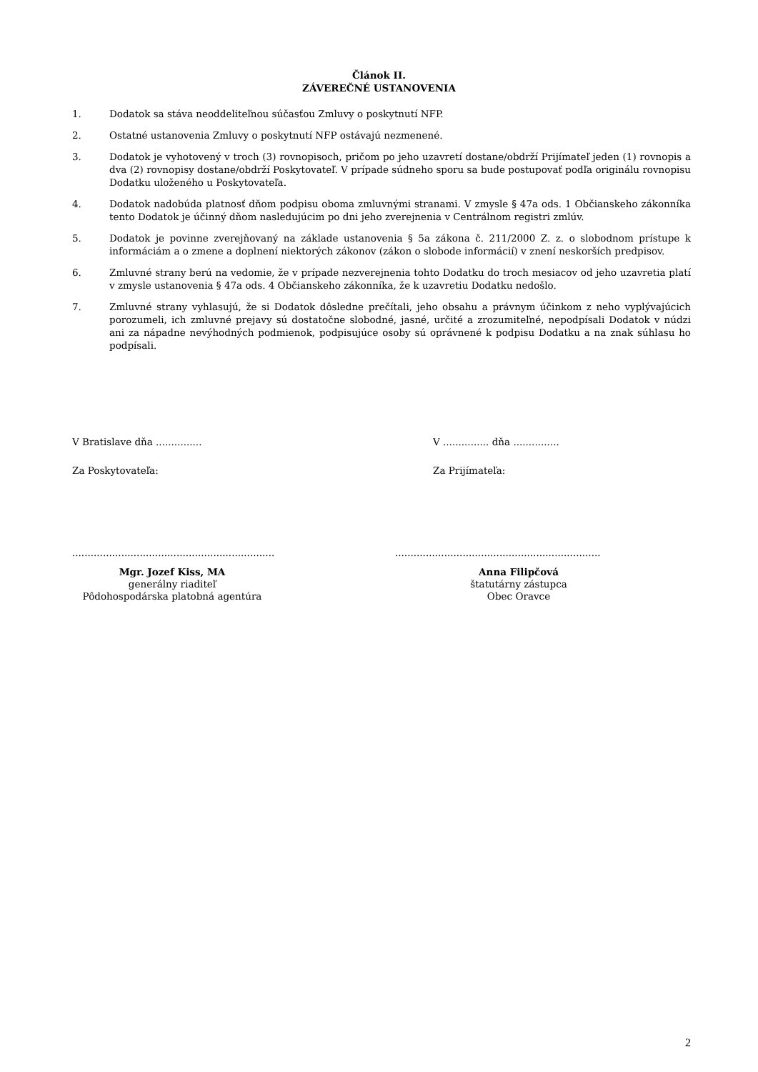Článok II.
ZÁVEREČNÉ USTANOVENIA
1. Dodatok sa stáva neoddeliteľnou súčasťou Zmluvy o poskytnutí NFP.
2. Ostatné ustanovenia Zmluvy o poskytnutí NFP ostávajú nezmenené.
3. Dodatok je vyhotovený v troch (3) rovnopisoch, pričom po jeho uzavretí dostane/obdrží Prijímateľ jeden (1) rovnopis a dva (2) rovnopisy dostane/obdrží Poskytovateľ. V prípade súdneho sporu sa bude postupovať podľa originálu rovnopisu Dodatku uloženého u Poskytovateľa.
4. Dodatok nadobúda platnosť dňom podpisu oboma zmluvnými stranami. V zmysle § 47a ods. 1 Občianskeho zákonníka tento Dodatok je účinný dňom nasledujúcim po dni jeho zverejnenia v Centrálnom registri zmlúv.
5. Dodatok je povinne zverejňovaný na základe ustanovenia § 5a zákona č. 211/2000 Z. z. o slobodnom prístupe k informáciám a o zmene a doplnení niektorých zákonov (zákon o slobode informácií) v znení neskorších predpisov.
6. Zmluvné strany berú na vedomie, že v prípade nezverejnenia tohto Dodatku do troch mesiacov od jeho uzavretia platí v zmysle ustanovenia § 47a ods. 4 Občianskeho zákonníka, že k uzavretiu Dodatku nedošlo.
7. Zmluvné strany vyhlasujú, že si Dodatok dôsledne prečítali, jeho obsahu a právnym účinkom z neho vyplývajúcich porozumeli, ich zmluvné prejavy sú dostatočne slobodné, jasné, určité a zrozumiteľné, nepodpísali Dodatok v núdzi ani za nápadne nevýhodných podmienok, podpisujúce osoby sú oprávnené k podpisu Dodatku a na znak súhlasu ho podpísali.
V Bratislave dňa ............... V ............... dňa ...............
Za Poskytovateľa: Za Prijímateľa:
..................................................................
...................................................................
Mgr. Jozef Kiss, MA
generálny riaditeľ
Pôdohospodárska platobná agentúra
Anna Filipčová
štatutárny zástupca
Obec Oravce
2